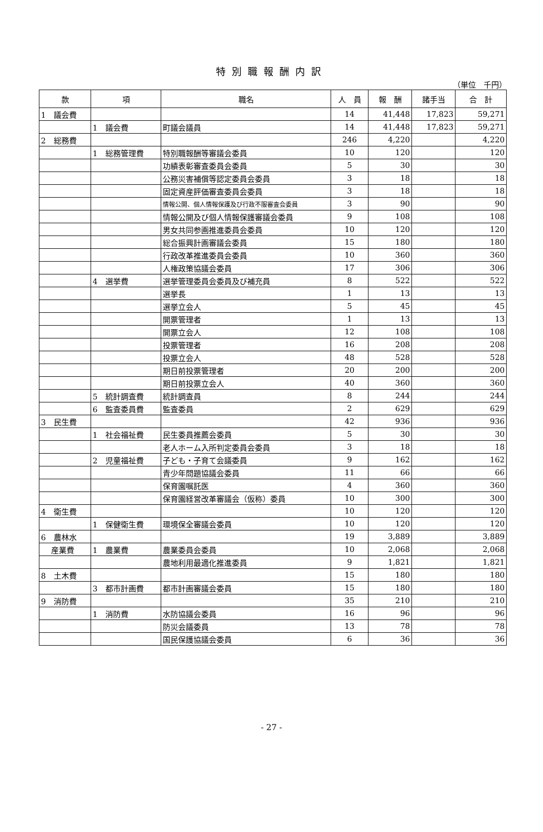特別職報酬内訳
（単位　千円）
| 款 | 項 | 職名 | 人 員 | 報 酬 | 諸手当 | 合 計 |
| --- | --- | --- | --- | --- | --- | --- |
| 1 議会費 | | | 14 | 41,448 | 17,823 | 59,271 |
| | 1 議会費 | 町議会議員 | 14 | 41,448 | 17,823 | 59,271 |
| 2 総務費 | | | 246 | 4,220 | | 4,220 |
| | 1 総務管理費 | 特別職報酬等審議会委員 | 10 | 120 | | 120 |
| | | 功績表彰審査委員会委員 | 5 | 30 | | 30 |
| | | 公務災害補償等認定委員会委員 | 3 | 18 | | 18 |
| | | 固定資産評価審査委員会委員 | 3 | 18 | | 18 |
| | | 情報公開、個人情報保護及び行政不服審査会委員 | 3 | 90 | | 90 |
| | | 情報公開及び個人情報保護審議会委員 | 9 | 108 | | 108 |
| | | 男女共同参画推進委員会委員 | 10 | 120 | | 120 |
| | | 総合振興計画審議会委員 | 15 | 180 | | 180 |
| | | 行政改革推進委員会委員 | 10 | 360 | | 360 |
| | | 人権政策協議会委員 | 17 | 306 | | 306 |
| | 4 選挙費 | 選挙管理委員会委員及び補充員 | 8 | 522 | | 522 |
| | | 選挙長 | 1 | 13 | | 13 |
| | | 選挙立会人 | 5 | 45 | | 45 |
| | | 開票管理者 | 1 | 13 | | 13 |
| | | 開票立会人 | 12 | 108 | | 108 |
| | | 投票管理者 | 16 | 208 | | 208 |
| | | 投票立会人 | 48 | 528 | | 528 |
| | | 期日前投票管理者 | 20 | 200 | | 200 |
| | | 期日前投票立会人 | 40 | 360 | | 360 |
| | 5 統計調査費 | 統計調査員 | 8 | 244 | | 244 |
| | 6 監査委員費 | 監査委員 | 2 | 629 | | 629 |
| 3 民生費 | | | 42 | 936 | | 936 |
| | 1 社会福祉費 | 民生委員推薦会委員 | 5 | 30 | | 30 |
| | | 老人ホーム入所判定委員会委員 | 3 | 18 | | 18 |
| | 2 児童福祉費 | 子ども・子育て会議委員 | 9 | 162 | | 162 |
| | | 青少年問題協議会委員 | 11 | 66 | | 66 |
| | | 保育園嘱託医 | 4 | 360 | | 360 |
| | | 保育園経営改革審議会（仮称）委員 | 10 | 300 | | 300 |
| 4 衛生費 | | | 10 | 120 | | 120 |
| | 1 保健衛生費 | 環境保全審議会委員 | 10 | 120 | | 120 |
| 6 農林水 | | | 19 | 3,889 | | 3,889 |
| 産業費 | 1 農業費 | 農業委員会委員 | 10 | 2,068 | | 2,068 |
| | | 農地利用最適化推進委員 | 9 | 1,821 | | 1,821 |
| 8 土木費 | | | 15 | 180 | | 180 |
| | 3 都市計画費 | 都市計画審議会委員 | 15 | 180 | | 180 |
| 9 消防費 | | | 35 | 210 | | 210 |
| | 1 消防費 | 水防協議会委員 | 16 | 96 | | 96 |
| | | 防災会議委員 | 13 | 78 | | 78 |
| | | 国民保護協議会委員 | 6 | 36 | | 36 |
- 27 -